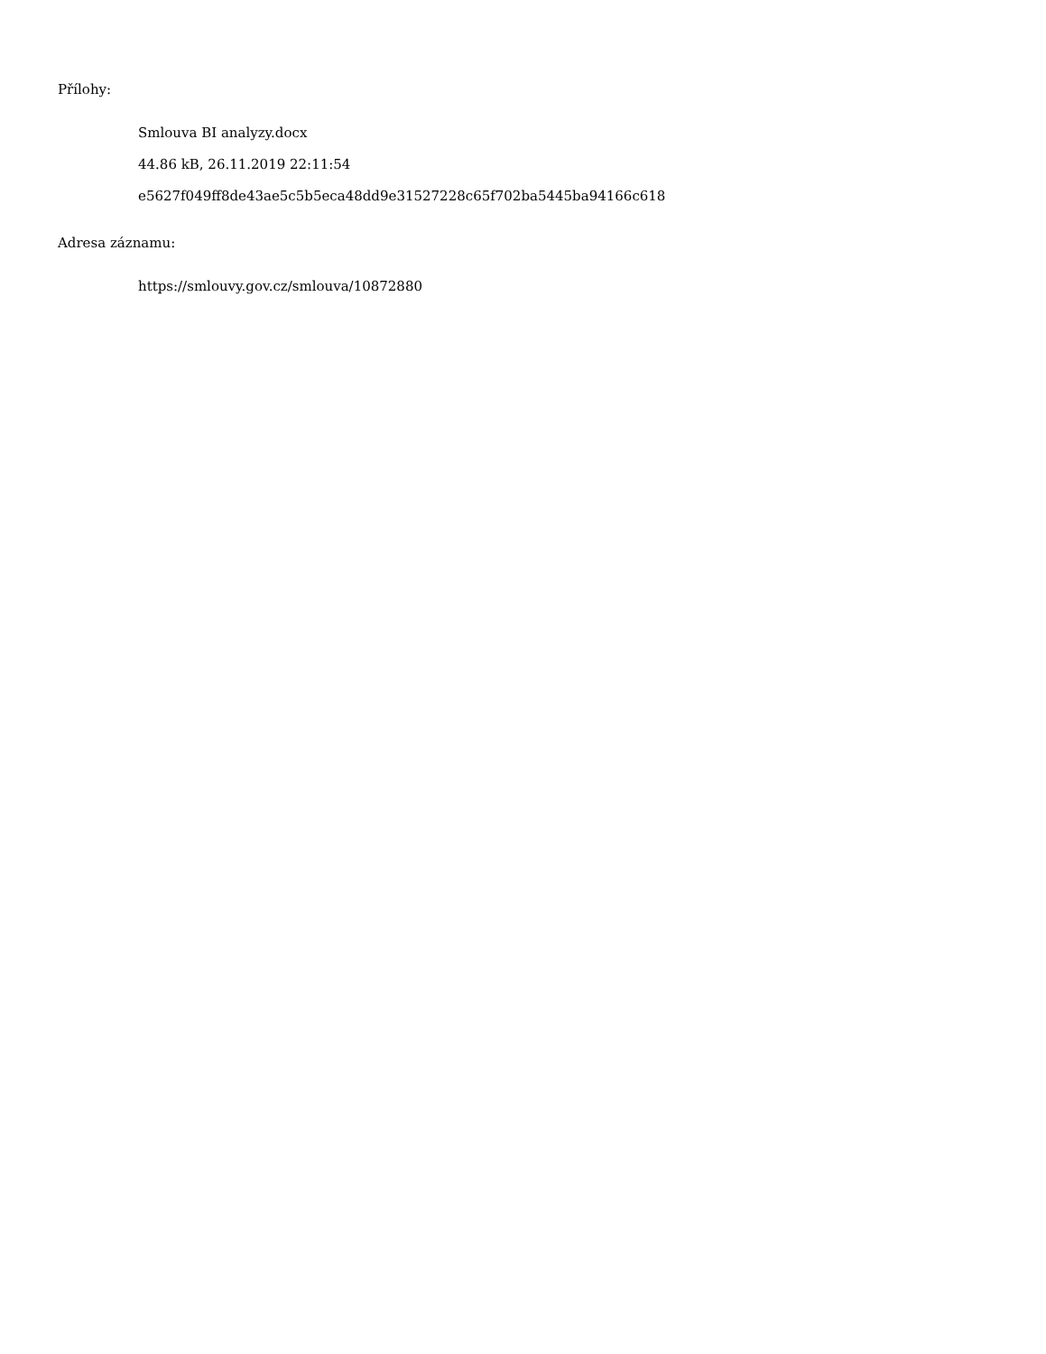Přílohy:
Smlouva BI analyzy.docx
44.86 kB, 26.11.2019 22:11:54
e5627f049ff8de43ae5c5b5eca48dd9e31527228c65f702ba5445ba94166c618
Adresa záznamu:
https://smlouvy.gov.cz/smlouva/10872880